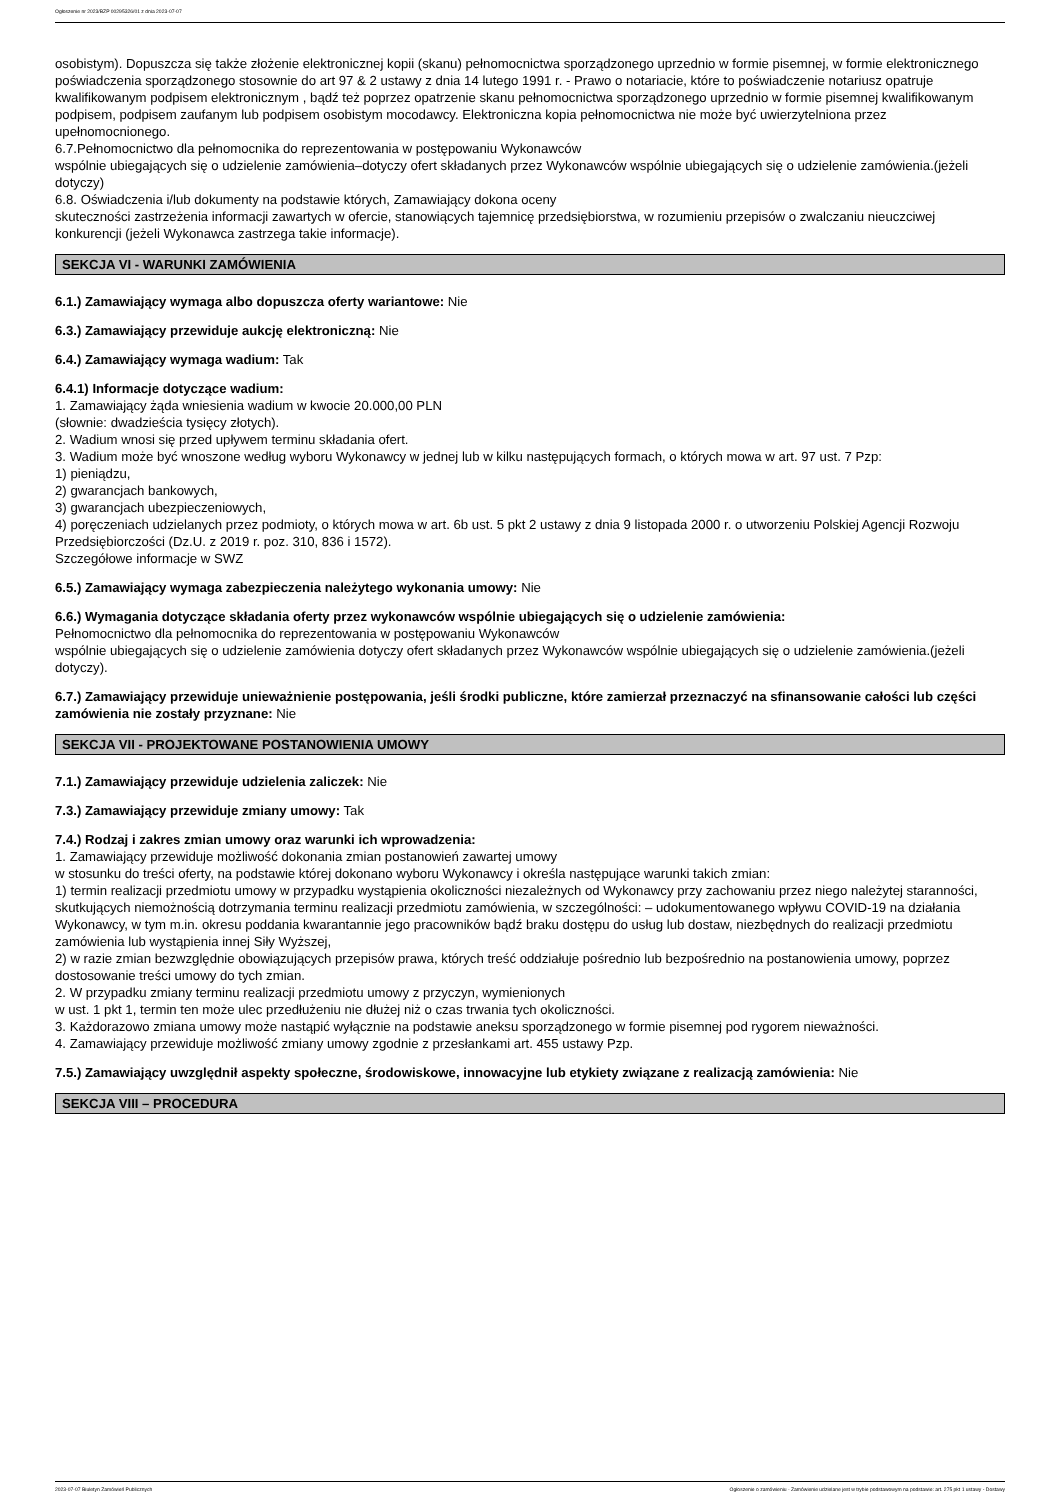Ogłoszenie nr 2023/BZP 00295326/01 z dnia 2023-07-07
osobistym). Dopuszcza się także złożenie elektronicznej kopii (skanu) pełnomocnictwa sporządzonego uprzednio w formie pisemnej, w formie elektronicznego poświadczenia sporządzonego stosownie do art 97 & 2 ustawy z dnia 14 lutego 1991 r. - Prawo o notariacie, które to poświadczenie notariusz opatruje kwalifikowanym podpisem elektronicznym , bądź też poprzez opatrzenie skanu pełnomocnictwa sporządzonego uprzednio w formie pisemnej kwalifikowanym podpisem, podpisem zaufanym lub podpisem osobistym mocodawcy. Elektroniczna kopia pełnomocnictwa nie może być uwierzytelniona przez upełnomocnionego.
6.7.Pełnomocnictwo dla pełnomocnika do reprezentowania w postępowaniu Wykonawców
wspólnie ubiegających się o udzielenie zamówienia–dotyczy ofert składanych przez Wykonawców wspólnie ubiegających się o udzielenie zamówienia.(jeżeli dotyczy)
6.8. Oświadczenia i/lub dokumenty na podstawie których, Zamawiający dokona oceny
skuteczności zastrzeżenia informacji zawartych w ofercie, stanowiących tajemnicę przedsiębiorstwa, w rozumieniu przepisów o zwalczaniu nieuczciwej konkurencji (jeżeli Wykonawca zastrzega takie informacje).
SEKCJA VI - WARUNKI ZAMÓWIENIA
6.1.) Zamawiający wymaga albo dopuszcza oferty wariantowe: Nie
6.3.) Zamawiający przewiduje aukcję elektroniczną: Nie
6.4.) Zamawiający wymaga wadium: Tak
6.4.1) Informacje dotyczące wadium:
1. Zamawiający żąda wniesienia wadium w kwocie 20.000,00 PLN
(słownie: dwadzieścia tysięcy złotych).
2. Wadium wnosi się przed upływem terminu składania ofert.
3. Wadium może być wnoszone według wyboru Wykonawcy w jednej lub w kilku następujących formach, o których mowa w art. 97 ust. 7 Pzp:
1) pieniądzu,
2) gwarancjach bankowych,
3) gwarancjach ubezpieczeniowych,
4) poręczeniach udzielanych przez podmioty, o których mowa w art. 6b ust. 5 pkt 2 ustawy z dnia 9 listopada 2000 r. o utworzeniu Polskiej Agencji Rozwoju Przedsiębiorczości (Dz.U. z 2019 r. poz. 310, 836 i 1572).
Szczegółowe informacje w SWZ
6.5.) Zamawiający wymaga zabezpieczenia należytego wykonania umowy: Nie
6.6.) Wymagania dotyczące składania oferty przez wykonawców wspólnie ubiegających się o udzielenie zamówienia:
Pełnomocnictwo dla pełnomocnika do reprezentowania w postępowaniu Wykonawców
wspólnie ubiegających się o udzielenie zamówienia dotyczy ofert składanych przez Wykonawców wspólnie ubiegających się o udzielenie zamówienia.(jeżeli dotyczy).
6.7.) Zamawiający przewiduje unieważnienie postępowania, jeśli środki publiczne, które zamierzał przeznaczyć na sfinansowanie całości lub części zamówienia nie zostały przyznane: Nie
SEKCJA VII - PROJEKTOWANE POSTANOWIENIA UMOWY
7.1.) Zamawiający przewiduje udzielenia zaliczek: Nie
7.3.) Zamawiający przewiduje zmiany umowy: Tak
7.4.) Rodzaj i zakres zmian umowy oraz warunki ich wprowadzenia:
1. Zamawiający przewiduje możliwość dokonania zmian postanowień zawartej umowy
w stosunku do treści oferty, na podstawie której dokonano wyboru Wykonawcy i określa następujące warunki takich zmian:
1) termin realizacji przedmiotu umowy w przypadku wystąpienia okoliczności niezależnych od Wykonawcy przy zachowaniu przez niego należytej staranności, skutkujących niemożnością dotrzymania terminu realizacji przedmiotu zamówienia, w szczególności: – udokumentowanego wpływu COVID-19 na działania Wykonawcy, w tym m.in. okresu poddania kwarantannie jego pracowników bądź braku dostępu do usług lub dostaw, niezbędnych do realizacji przedmiotu zamówienia lub wystąpienia innej Siły Wyższej,
2) w razie zmian bezwzględnie obowiązujących przepisów prawa, których treść oddziałuje pośrednio lub bezpośrednio na postanowienia umowy, poprzez dostosowanie treści umowy do tych zmian.
2. W przypadku zmiany terminu realizacji przedmiotu umowy z przyczyn, wymienionych
w ust. 1 pkt 1, termin ten może ulec przedłużeniu nie dłużej niż o czas trwania tych okoliczności.
3. Każdorazowo zmiana umowy może nastąpić wyłącznie na podstawie aneksu sporządzonego w formie pisemnej pod rygorem nieważności.
4. Zamawiający przewiduje możliwość zmiany umowy zgodnie z przesłankami art. 455 ustawy Pzp.
7.5.) Zamawiający uwzględnił aspekty społeczne, środowiskowe, innowacyjne lub etykiety związane z realizacją zamówienia: Nie
SEKCJA VIII – PROCEDURA
2023-07-07 Biuletyn Zamówień Publicznych Ogłoszenie o zamówieniu - Zamówienie udzielane jest w trybie podstawowym na podstawie: art. 275 pkt 1 ustawy - Dostawy